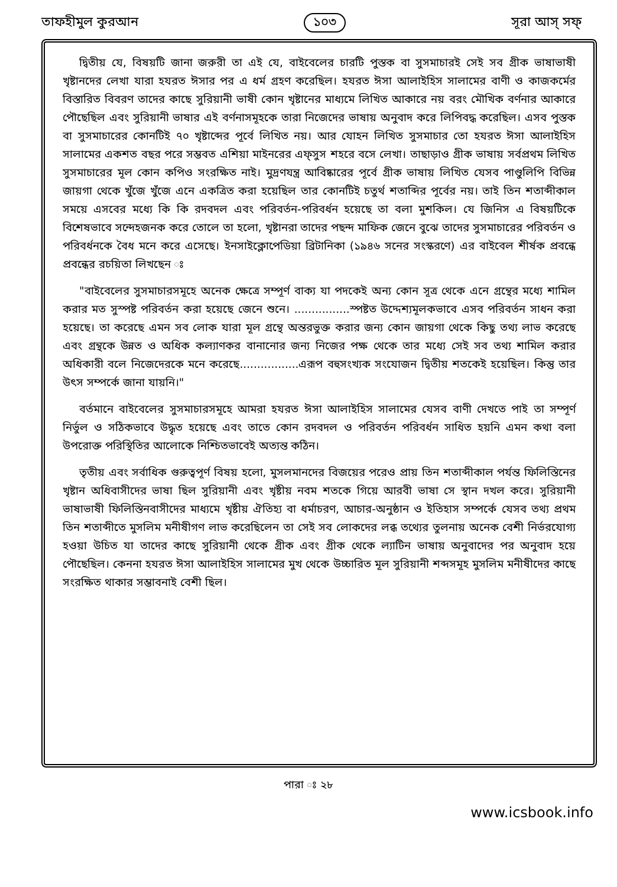তাফহীমুল কুরআন ১০৩ সূরা আস্ সফ্
দ্বিতীয় যে, বিষয়টি জানা জরুরী তা এই যে, বাইবেলের চারটি পুস্তক বা সুসমাচারই সেই সব গ্রীক ভাষাভাষী খৃষ্টানদের লেখা যারা হযরত ঈসার পর এ ধর্ম গ্রহণ করেছিল। হযরত ঈসা আলাইহিস সালামের বাণী ও কাজকর্মের বিস্তারিত বিবরণ তাদের কাছে সুরিয়ানী ভাষী কোন খৃষ্টানের মাধ্যমে লিখিত আকারে নয় বরং মৌখিক বর্ণনার আকারে পৌছেছিল এবং সুরিয়ানী ভাষার এই বর্ণনাসমূহকে তারা নিজেদের ভাষায় অনুবাদ করে লিপিবদ্ধ করেছিল। এসব পুস্তক বা সুসমাচারের কোনটিই ৭০ খৃষ্টাব্দের পূর্বে লিখিত নয়। আর যোহন লিখিত সুসমাচার তো হযরত ঈসা আলাইহিস সালামের একশত বছর পরে সম্ভবত এশিয়া মাইনরের এফ্‌সুস শহরে বসে লেখা। তাছাড়াও গ্রীক ভাষায় সর্বপ্রথম লিখিত সুসমাচারের মূল কোন কপিও সংরক্ষিত নাই। মুদ্রণযন্ত্র আবিষ্কারের পূর্বে গ্রীক ভাষায় লিখিত যেসব পাণ্ডুলিপি বিভিন্ন জায়গা থেকে খুঁজে খুঁজে এনে একত্রিত করা হয়েছিল তার কোনটিই চতুর্থ শতাব্দির পূর্বের নয়। তাই তিন শতাব্দীকাল সময়ে এসবের মধ্যে কি কি রদবদল এবং পরিবর্তন-পরিবর্ধন হয়েছে তা বলা মুশকিল। যে জিনিস এ বিষয়টিকে বিশেষভাবে সন্দেহজনক করে তোলে তা হলো, খৃষ্টানরা তাদের পছন্দ মাফিক জেনে বুঝে তাদের সুসমাচারের পরিবর্তন ও পরিবর্ধনকে বৈধ মনে করে এসেছে। ইনসাইক্লোপেডিয়া ব্রিটানিকা (১৯৪৬ সনের সংস্করণে) এর বাইবেল শীর্ষক প্রবন্ধে প্রবন্ধের রচয়িতা লিখছেন ঃ
"বাইবেলের সুসমাচারসমূহে অনেক ক্ষেত্রে সম্পূর্ণ বাক্য যা পদকেই অন্য কোন সূত্র থেকে এনে গ্রন্থের মধ্যে শামিল করার মত সুস্পষ্ট পরিবর্তন করা হয়েছে জেনে শুনে। ................স্পষ্টত উদ্দেশ্যমূলকভাবে এসব পরিবর্তন সাধন করা হয়েছে। তা করেছে এমন সব লোক যারা মূল গ্রন্থে অন্তরভুক্ত করার জন্য কোন জায়গা থেকে কিছু তথ্য লাভ করেছে এবং গ্রন্থকে উন্নত ও অধিক কল্যাণকর বানানোর জন্য নিজের পক্ষ থেকে তার মধ্যে সেই সব তথ্য শামিল করার অধিকারী বলে নিজেদেরকে মনে করেছে.................এরূপ বহুসংখ্যক সংযোজন দ্বিতীয় শতকেই হয়েছিল। কিন্তু তার উৎস সম্পর্কে জানা যায়নি।"
বর্তমানে বাইবেলের সুসমাচারসমূহে আমরা হযরত ঈসা আলাইহিস সালামের যেসব বাণী দেখতে পাই তা সম্পূর্ণ নির্ভুল ও সঠিকভাবে উদ্ধৃত হয়েছে এবং তাতে কোন রদবদল ও পরিবর্তন পরিবর্ধন সাধিত হয়নি এমন কথা বলা উপরোক্ত পরিস্থিতির আলোকে নিশ্চিতভাবেই অত্যন্ত কঠিন।
তৃতীয় এবং সর্বাধিক গুরুত্বপূর্ণ বিষয় হলো, মুসলমানদের বিজয়ের পরেও প্রায় তিন শতাব্দীকাল পর্যন্ত ফিলিস্তিনের খৃষ্টান অধিবাসীদের ভাষা ছিল সুরিয়ানী এবং খৃষ্টীয় নবম শতকে গিয়ে আরবী ভাষা সে স্থান দখল করে। সুরিয়ানী ভাষাভাষী ফিলিস্তিনবাসীদের মাধ্যমে খৃষ্টীয় ঐতিহ্য বা ধর্মাচরণ, আচার-অনুষ্ঠান ও ইতিহাস সম্পর্কে যেসব তথ্য প্রথম তিন শতাব্দীতে মুসলিম মনীষীগণ লাভ করেছিলেন তা সেই সব লোকদের লব্ধ তথ্যের তুলনায় অনেক বেশী নির্ভরযোগ্য হওয়া উচিত যা তাদের কাছে সুরিয়ানী থেকে গ্রীক এবং গ্রীক থেকে ল্যাটিন ভাষায় অনুবাদের পর অনুবাদ হয়ে পৌছেছিল। কেননা হযরত ঈসা আলাইহিস সালামের মুখ থেকে উচ্চারিত মূল সুরিয়ানী শব্দসমূহ মুসলিম মনীষীদের কাছে সংরক্ষিত থাকার সম্ভাবনাই বেশী ছিল।
পারা ঃ ২৮
www.icsbook.info